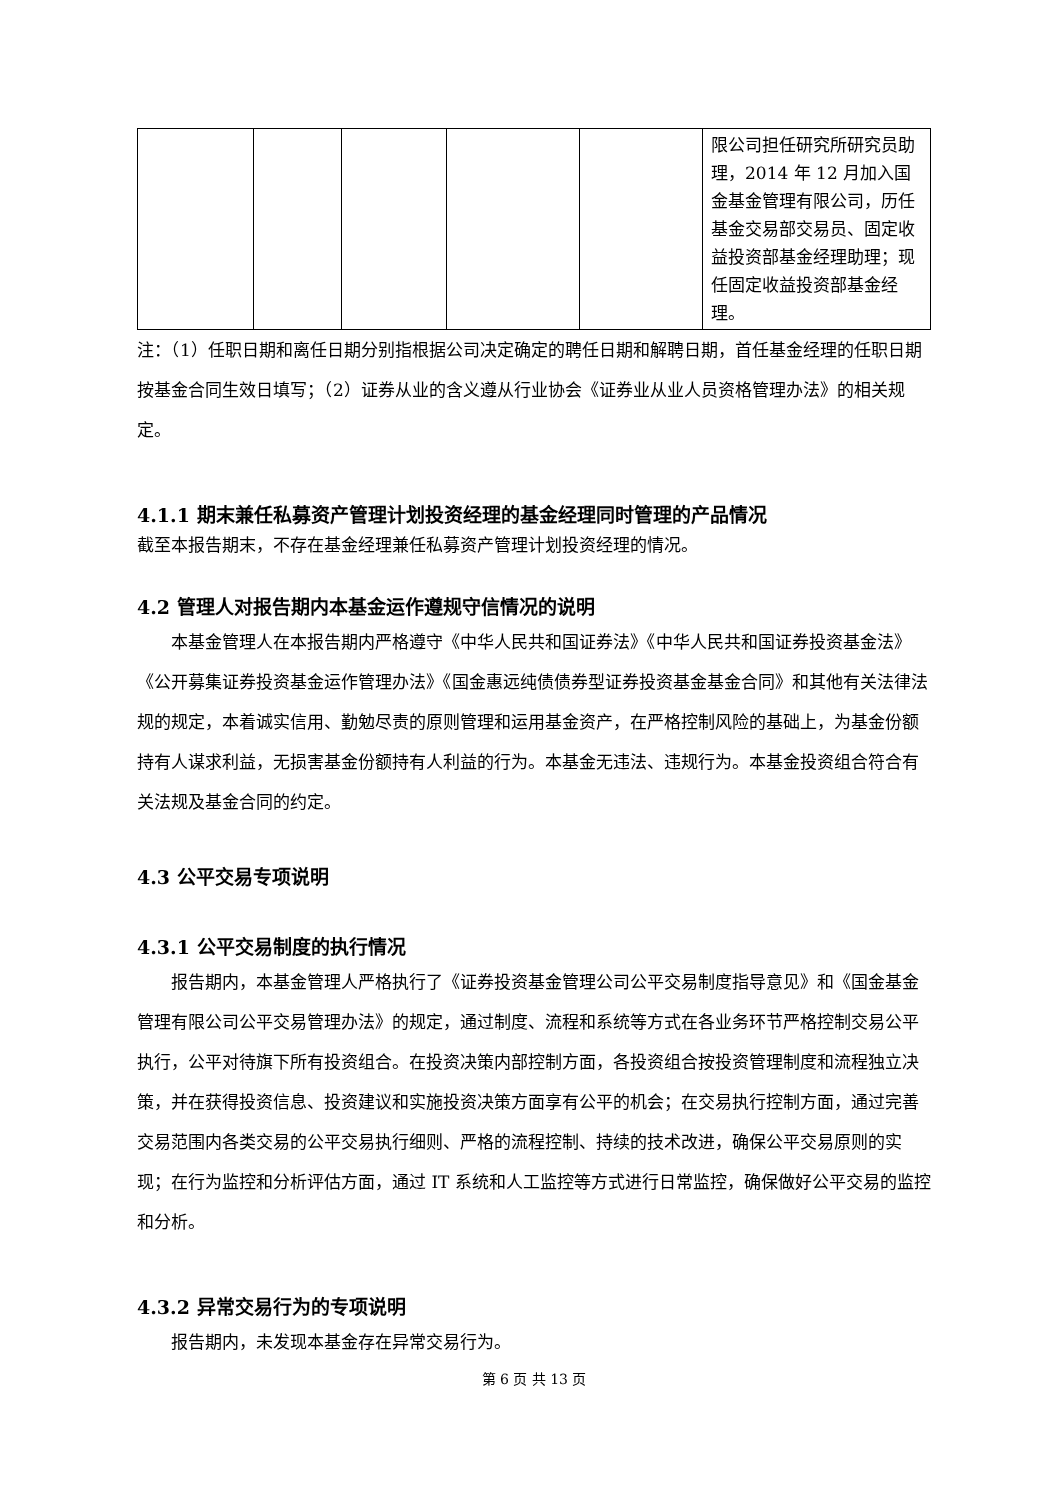| | | | | | 限公司担任研究所研究员助理，2014 年 12 月加入国金基金管理有限公司，历任基金交易部交易员、固定收益投资部基金经理助理；现任固定收益投资部基金经理。 |
注：（1）任职日期和离任日期分别指根据公司决定确定的聘任日期和解聘日期，首任基金经理的任职日期按基金合同生效日填写；（2）证券从业的含义遵从行业协会《证券业从业人员资格管理办法》的相关规定。
4.1.1 期末兼任私募资产管理计划投资经理的基金经理同时管理的产品情况
截至本报告期末，不存在基金经理兼任私募资产管理计划投资经理的情况。
4.2 管理人对报告期内本基金运作遵规守信情况的说明
本基金管理人在本报告期内严格遵守《中华人民共和国证券法》《中华人民共和国证券投资基金法》《公开募集证券投资基金运作管理办法》《国金惠远纯债债券型证券投资基金基金合同》和其他有关法律法规的规定，本着诚实信用、勤勉尽责的原则管理和运用基金资产，在严格控制风险的基础上，为基金份额持有人谋求利益，无损害基金份额持有人利益的行为。本基金无违法、违规行为。本基金投资组合符合有关法规及基金合同的约定。
4.3 公平交易专项说明
4.3.1 公平交易制度的执行情况
报告期内，本基金管理人严格执行了《证券投资基金管理公司公平交易制度指导意见》和《国金基金管理有限公司公平交易管理办法》的规定，通过制度、流程和系统等方式在各业务环节严格控制交易公平执行，公平对待旗下所有投资组合。在投资决策内部控制方面，各投资组合按投资管理制度和流程独立决策，并在获得投资信息、投资建议和实施投资决策方面享有公平的机会；在交易执行控制方面，通过完善交易范围内各类交易的公平交易执行细则、严格的流程控制、持续的技术改进，确保公平交易原则的实现；在行为监控和分析评估方面，通过 IT 系统和人工监控等方式进行日常监控，确保做好公平交易的监控和分析。
4.3.2 异常交易行为的专项说明
报告期内，未发现本基金存在异常交易行为。
第 6 页 共 13 页